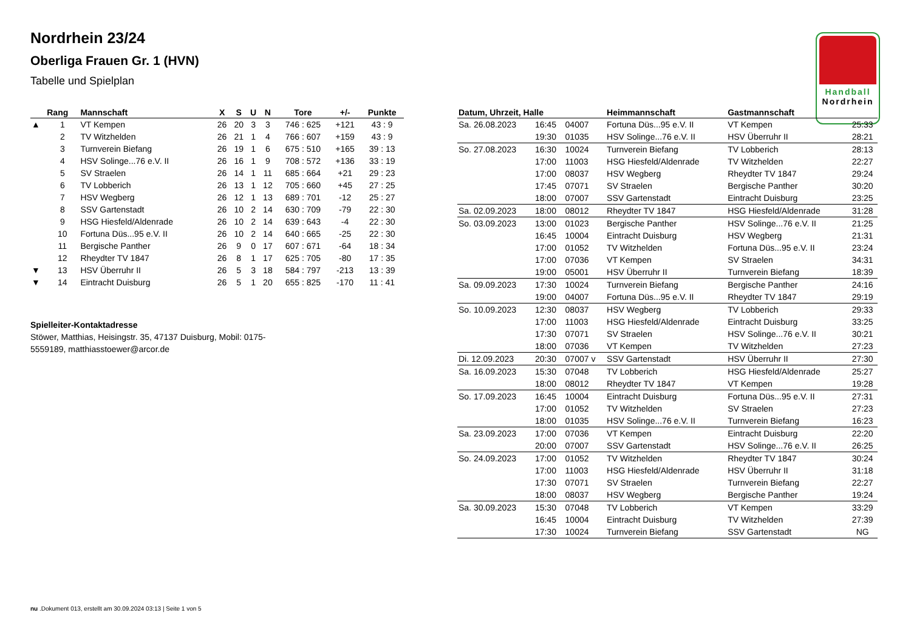Nordrhein 23/24
Oberliga Frauen Gr. 1 (HVN)
Tabelle und Spielplan
Handball
Nordrhein
| | Rang | Mannschaft | X | S | U | N | Tore | +/- | Punkte |
| --- | --- | --- | --- | --- | --- | --- | --- | --- | --- |
| ▲ | 1 | VT Kempen | 26 | 20 | 3 | 3 | 746 : 625 | +121 | 43 : 9 |
| | 2 | TV Witzhelden | 26 | 21 | 1 | 4 | 766 : 607 | +159 | 43 : 9 |
| | 3 | Turnverein Biefang | 26 | 19 | 1 | 6 | 675 : 510 | +165 | 39 : 13 |
| | 4 | HSV Solinge...76 e.V. II | 26 | 16 | 1 | 9 | 708 : 572 | +136 | 33 : 19 |
| | 5 | SV Straelen | 26 | 14 | 1 | 11 | 685 : 664 | +21 | 29 : 23 |
| | 6 | TV Lobberich | 26 | 13 | 1 | 12 | 705 : 660 | +45 | 27 : 25 |
| | 7 | HSV Wegberg | 26 | 12 | 1 | 13 | 689 : 701 | -12 | 25 : 27 |
| | 8 | SSV Gartenstadt | 26 | 10 | 2 | 14 | 630 : 709 | -79 | 22 : 30 |
| | 9 | HSG Hiesfeld/Aldenrade | 26 | 10 | 2 | 14 | 639 : 643 | -4 | 22 : 30 |
| | 10 | Fortuna Düs...95 e.V. II | 26 | 10 | 2 | 14 | 640 : 665 | -25 | 22 : 30 |
| | 11 | Bergische Panther | 26 | 9 | 0 | 17 | 607 : 671 | -64 | 18 : 34 |
| | 12 | Rheydter TV 1847 | 26 | 8 | 1 | 17 | 625 : 705 | -80 | 17 : 35 |
| ▼ | 13 | HSV Überruhr II | 26 | 5 | 3 | 18 | 584 : 797 | -213 | 13 : 39 |
| ▼ | 14 | Eintracht Duisburg | 26 | 5 | 1 | 20 | 655 : 825 | -170 | 11 : 41 |
Spielleiter-Kontaktadresse
Stöwer, Matthias, Heisingstr. 35, 47137 Duisburg, Mobil: 0175-5559189, matthiasstoewer@arcor.de
| Datum, Uhrzeit, Halle | | | Heimmannschaft | Gastmannschaft | |
| --- | --- | --- | --- | --- | --- |
| Sa. 26.08.2023 | 16:45 | 04007 | Fortuna Düs...95 e.V. II | VT Kempen | 25:33 |
| | 19:30 | 01035 | HSV Solinge...76 e.V. II | HSV Überruhr II | 28:21 |
| So. 27.08.2023 | 16:30 | 10024 | Turnverein Biefang | TV Lobberich | 28:13 |
| | 17:00 | 11003 | HSG Hiesfeld/Aldenrade | TV Witzhelden | 22:27 |
| | 17:00 | 08037 | HSV Wegberg | Rheydter TV 1847 | 29:24 |
| | 17:45 | 07071 | SV Straelen | Bergische Panther | 30:20 |
| | 18:00 | 07007 | SSV Gartenstadt | Eintracht Duisburg | 23:25 |
| Sa. 02.09.2023 | 18:00 | 08012 | Rheydter TV 1847 | HSG Hiesfeld/Aldenrade | 31:28 |
| So. 03.09.2023 | 13:00 | 01023 | Bergische Panther | HSV Solinge...76 e.V. II | 21:25 |
| | 16:45 | 10004 | Eintracht Duisburg | HSV Wegberg | 21:31 |
| | 17:00 | 01052 | TV Witzhelden | Fortuna Düs...95 e.V. II | 23:24 |
| | 17:00 | 07036 | VT Kempen | SV Straelen | 34:31 |
| | 19:00 | 05001 | HSV Überruhr II | Turnverein Biefang | 18:39 |
| Sa. 09.09.2023 | 17:30 | 10024 | Turnverein Biefang | Bergische Panther | 24:16 |
| | 19:00 | 04007 | Fortuna Düs...95 e.V. II | Rheydter TV 1847 | 29:19 |
| So. 10.09.2023 | 12:30 | 08037 | HSV Wegberg | TV Lobberich | 29:33 |
| | 17:00 | 11003 | HSG Hiesfeld/Aldenrade | Eintracht Duisburg | 33:25 |
| | 17:30 | 07071 | SV Straelen | HSV Solinge...76 e.V. II | 30:21 |
| | 18:00 | 07036 | VT Kempen | TV Witzhelden | 27:23 |
| Di. 12.09.2023 | 20:30 | 07007 v | SSV Gartenstadt | HSV Überruhr II | 27:30 |
| Sa. 16.09.2023 | 15:30 | 07048 | TV Lobberich | HSG Hiesfeld/Aldenrade | 25:27 |
| | 18:00 | 08012 | Rheydter TV 1847 | VT Kempen | 19:28 |
| So. 17.09.2023 | 16:45 | 10004 | Eintracht Duisburg | Fortuna Düs...95 e.V. II | 27:31 |
| | 17:00 | 01052 | TV Witzhelden | SV Straelen | 27:23 |
| | 18:00 | 01035 | HSV Solinge...76 e.V. II | Turnverein Biefang | 16:23 |
| Sa. 23.09.2023 | 17:00 | 07036 | VT Kempen | Eintracht Duisburg | 22:20 |
| | 20:00 | 07007 | SSV Gartenstadt | HSV Solinge...76 e.V. II | 26:25 |
| So. 24.09.2023 | 17:00 | 01052 | TV Witzhelden | Rheydter TV 1847 | 30:24 |
| | 17:00 | 11003 | HSG Hiesfeld/Aldenrade | HSV Überruhr II | 31:18 |
| | 17:30 | 07071 | SV Straelen | Turnverein Biefang | 22:27 |
| | 18:00 | 08037 | HSV Wegberg | Bergische Panther | 19:24 |
| Sa. 30.09.2023 | 15:30 | 07048 | TV Lobberich | VT Kempen | 33:29 |
| | 16:45 | 10004 | Eintracht Duisburg | TV Witzhelden | 27:39 |
| | 17:30 | 10024 | Turnverein Biefang | SSV Gartenstadt | NG |
nu .Dokument 013, erstellt am 30.09.2024 03:13 | Seite 1 von 5